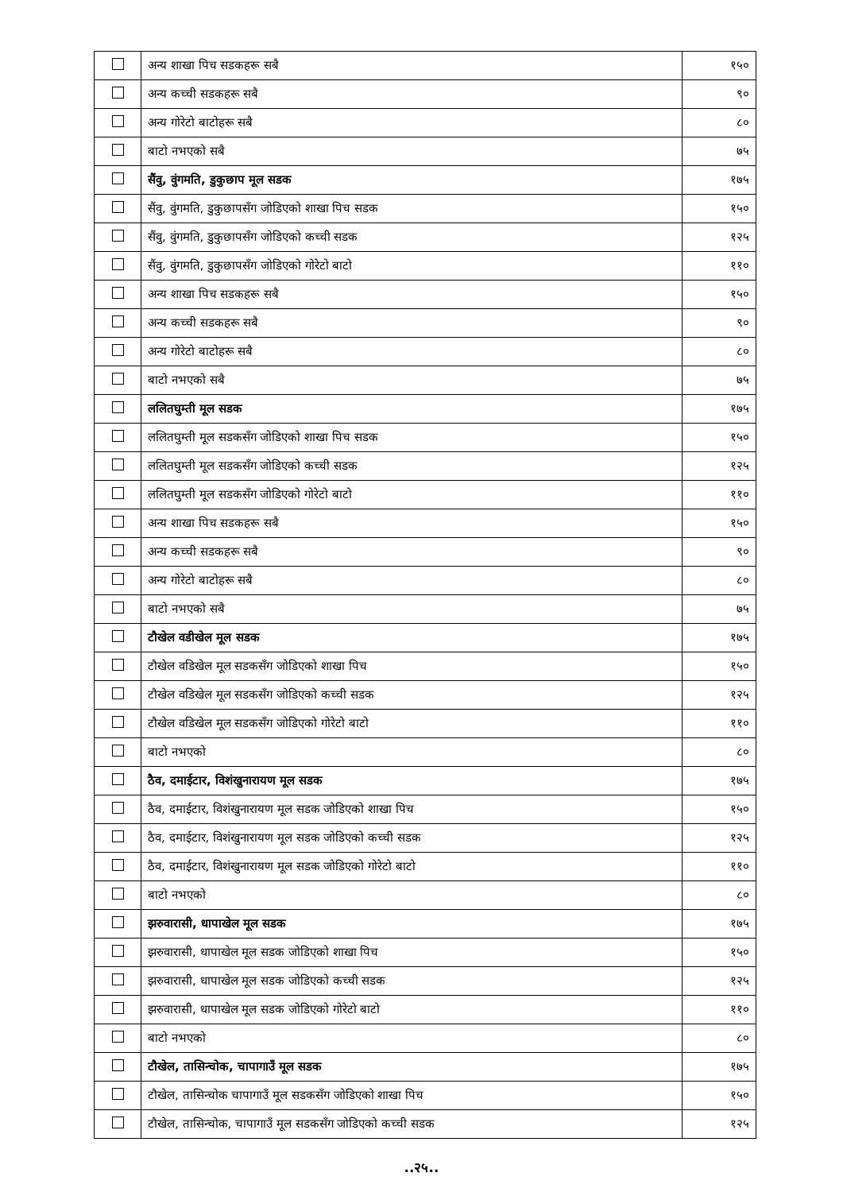| | अन्य शाखा पिच सडकहरू सबै | १५० |
| | अन्य कच्ची सडकहरू सबै | ९० |
| | अन्य गोरेटो बाटोहरू सबै | ८० |
| | बाटो नभएको सबै | ७५ |
| | सैंवु, वुंगमति, डुकुछाप मूल सडक | १७५ |
| | सैंवु, वुंगमति, डुकुछापसँग जोडिएको शाखा पिच सडक | १५० |
| | सैंवु, वुंगमति, डुकुछापसँग जोडिएको कच्ची सडक | १२५ |
| | सैंवु, वुंगमति, डुकुछापसँग जोडिएको गोरेटो बाटो | ११० |
| | अन्य शाखा पिच सडकहरू सबै | १५० |
| | अन्य कच्ची सडकहरू सबै | ९० |
| | अन्य गोरेटो बाटोहरू सबै | ८० |
| | बाटो नभएको सबै | ७५ |
| | ललितघुम्ती मूल सडक | १७५ |
| | ललितघुम्ती मूल सडकसँग जोडिएको शाखा पिच सडक | १५० |
| | ललितघुम्ती मूल सडकसँग जोडिएको कच्ची सडक | १२५ |
| | ललितघुम्ती मूल सडकसँग जोडिएको गोरेटो बाटो | ११० |
| | अन्य शाखा पिच सडकहरू सबै | १५० |
| | अन्य कच्ची सडकहरू सबै | ९० |
| | अन्य गोरेटो बाटोहरू सबै | ८० |
| | बाटो नभएको सबै | ७५ |
| | टौखेल वडीखेल मूल सडक | १७५ |
| | टौखेल वडिखेल मूल सडकसँग जोडिएको शाखा पिच | १५० |
| | टौखेल वडिखेल मूल सडकसँग जोडिएको कच्ची सडक | १२५ |
| | टौखेल वडिखेल मूल सडकसँग जोडिएको गोरेटो बाटो | ११० |
| | बाटो नभएको | ८० |
| | ठैव, दमाईटार, विशंखुनारायण मूल सडक | १७५ |
| | ठैव, दमाईटार, विशंखुनारायण मूल सडक जोडिएको शाखा पिच | १५० |
| | ठैव, दमाईटार, विशंखुनारायण मूल सडक जोडिएको कच्ची सडक | १२५ |
| | ठैव, दमाईटार, विशंखुनारायण मूल सडक जोडिएको गोरेटो बाटो | ११० |
| | बाटो नभएको | ८० |
| | झरुवारासी, धापाखेल मूल सडक | १७५ |
| | झरुवारासी, धापाखेल मूल सडक जोडिएको शाखा पिच | १५० |
| | झरुवारासी, धापाखेल मूल सडक जोडिएको कच्ची सडक | १२५ |
| | झरुवारासी, धापाखेल मूल सडक जोडिएको गोरेटो बाटो | ११० |
| | बाटो नभएको | ८० |
| | टौखेल, तासिन्चोक, चापागाउँ मूल सडक | १७५ |
| | टौखेल, तासिन्चोक चापागाउँ मूल सडकसँग जोडिएको शाखा पिच | १५० |
| | टौखेल, तासिन्चोक, चापागाउँ मूल सडकसँग जोडिएको कच्ची सडक | १२५ |
..२५..